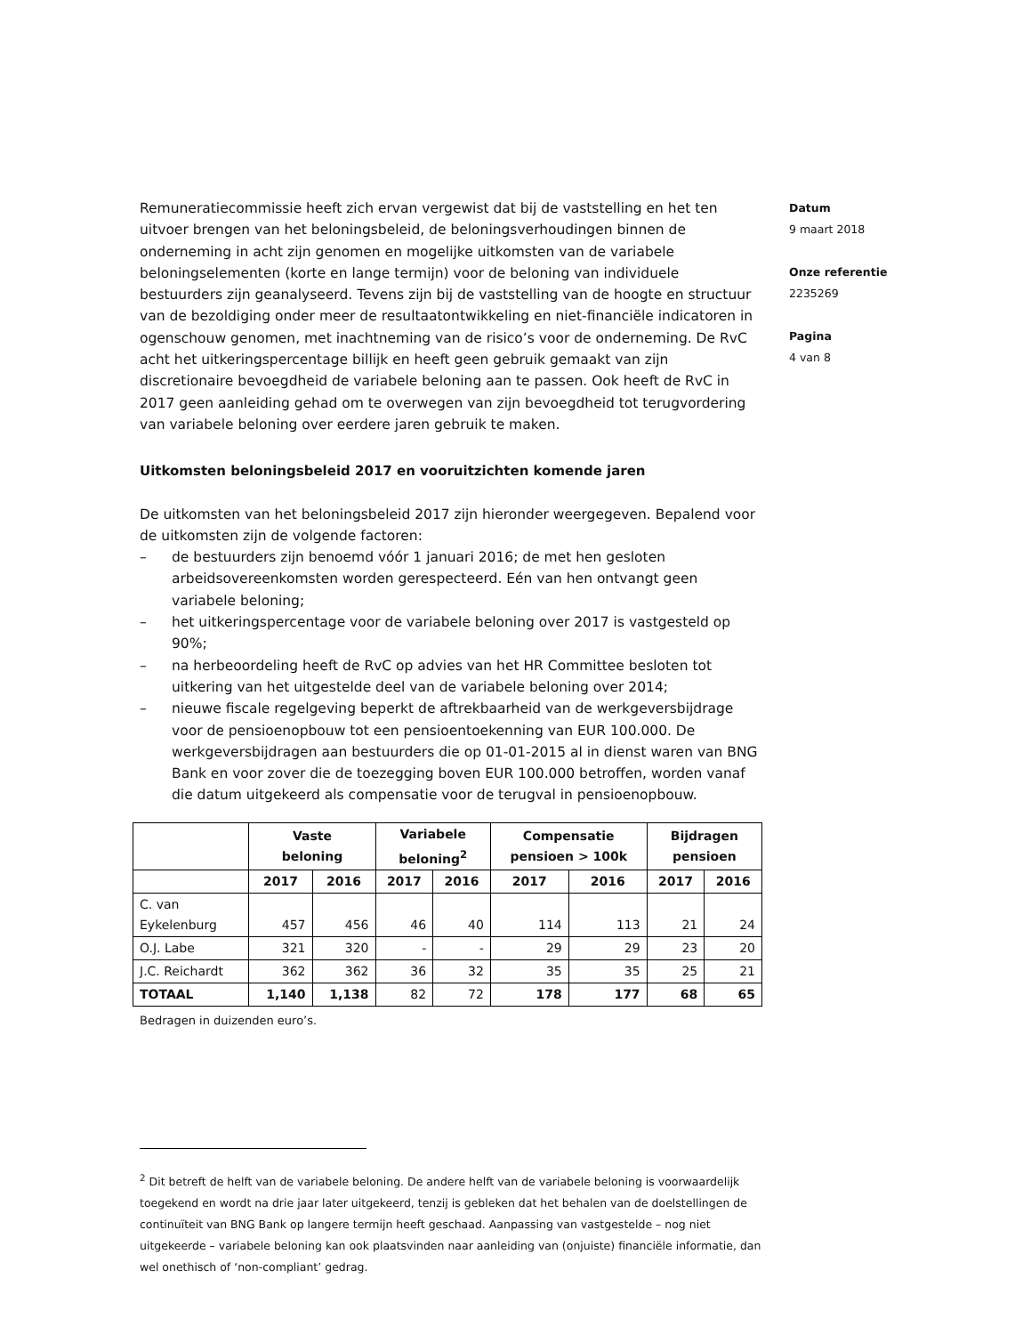Remuneratiecommissie heeft zich ervan vergewist dat bij de vaststelling en het ten uitvoer brengen van het beloningsbeleid, de beloningsverhoudingen binnen de onderneming in acht zijn genomen en mogelijke uitkomsten van de variabele beloningselementen (korte en lange termijn) voor de beloning van individuele bestuurders zijn geanalyseerd. Tevens zijn bij de vaststelling van de hoogte en structuur van de bezoldiging onder meer de resultaatontwikkeling en niet-financiële indicatoren in ogenschouw genomen, met inachtneming van de risico’s voor de onderneming. De RvC acht het uitkeringspercentage billijk en heeft geen gebruik gemaakt van zijn discretionaire bevoegdheid de variabele beloning aan te passen. Ook heeft de RvC in 2017 geen aanleiding gehad om te overwegen van zijn bevoegdheid tot terugvordering van variabele beloning over eerdere jaren gebruik te maken.
Uitkomsten beloningsbeleid 2017 en vooruitzichten komende jaren
De uitkomsten van het beloningsbeleid 2017 zijn hieronder weergegeven. Bepalend voor de uitkomsten zijn de volgende factoren:
– de bestuurders zijn benoemd vóór 1 januari 2016; de met hen gesloten arbeidsovereenkomsten worden gerespecteerd. Eén van hen ontvangt geen variabele beloning;
– het uitkeringspercentage voor de variabele beloning over 2017 is vastgesteld op 90%;
– na herbeoordeling heeft de RvC op advies van het HR Committee besloten tot uitkering van het uitgestelde deel van de variabele beloning over 2014;
– nieuwe fiscale regelgeving beperkt de aftrekbaarheid van de werkgeversbijdrage voor de pensioenopbouw tot een pensioentoekenning van EUR 100.000. De werkgeversbijdragen aan bestuurders die op 01-01-2015 al in dienst waren van BNG Bank en voor zover die de toezegging boven EUR 100.000 betroffen, worden vanaf die datum uitgekeerd als compensatie voor de terugval in pensioenopbouw.
| | Vaste beloning | | Variabele beloning<sup>2</sup> | | Compensatie pensioen > 100k | | Bijdragen pensioen | |
| --- | --- | --- | --- | --- | --- | --- | --- | --- |
| | 2017 | 2016 | 2017 | 2016 | 2017 | 2016 | 2017 | 2016 |
| C. van Eykelenburg | 457 | 456 | 46 | 40 | 114 | 113 | 21 | 24 |
| O.J. Labe | 321 | 320 | - | - | 29 | 29 | 23 | 20 |
| J.C. Reichardt | 362 | 362 | 36 | 32 | 35 | 35 | 25 | 21 |
| TOTAAL | 1,140 | 1,138 | 82 | 72 | 178 | 177 | 68 | 65 |
Bedragen in duizenden euro’s.
Datum
9 maart 2018
Onze referentie
2235269
Pagina
4 van 8
<sup>2</sup> Dit betreft de helft van de variabele beloning. De andere helft van de variabele beloning is voorwaardelijk toegekend en wordt na drie jaar later uitgekeerd, tenzij is gebleken dat het behalen van de doelstellingen de continuïteit van BNG Bank op langere termijn heeft geschaad. Aanpassing van vastgestelde – nog niet uitgekeerde – variabele beloning kan ook plaatsvinden naar aanleiding van (onjuiste) financiële informatie, dan wel onethisch of ‘non-compliant’ gedrag.